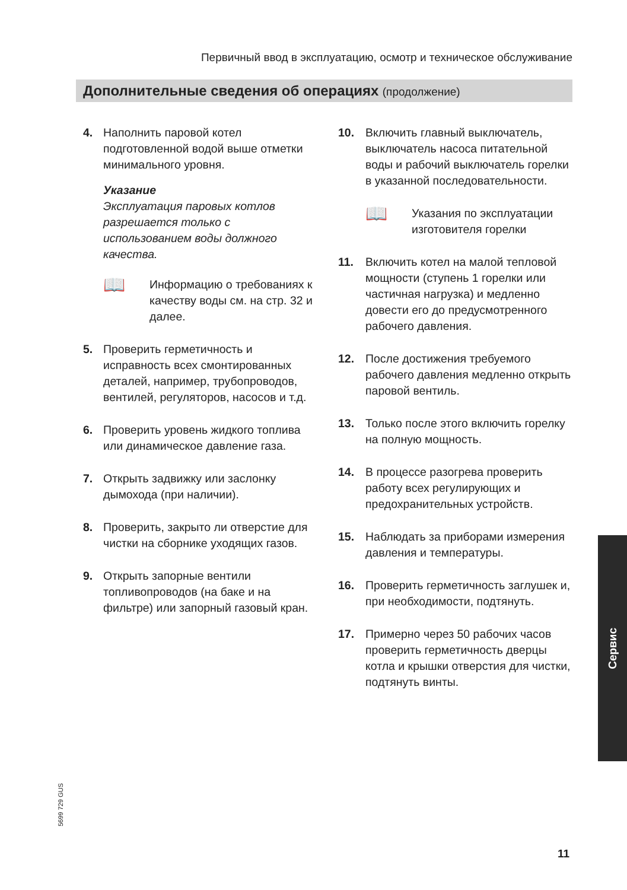Первичный ввод в эксплуатацию, осмотр и техническое обслуживание
Дополнительные сведения об операциях (продолжение)
4. Наполнить паровой котел подготовленной водой выше отметки минимального уровня.
Указание
Эксплуатация паровых котлов разрешается только с использованием воды должного качества.
📖
Информацию о требованиях к качеству воды см. на стр. 32 и далее.
5. Проверить герметичность и исправность всех смонтированных деталей, например, трубопроводов, вентилей, регуляторов, насосов и т.д.
6. Проверить уровень жидкого топлива или динамическое давление газа.
7. Открыть задвижку или заслонку дымохода (при наличии).
8. Проверить, закрыто ли отверстие для чистки на сборнике уходящих газов.
9. Открыть запорные вентили топливопроводов (на баке и на фильтре) или запорный газовый кран.
10. Включить главный выключатель, выключатель насоса питательной воды и рабочий выключатель горелки в указанной последовательности.
📖
Указания по эксплуатации изготовителя горелки
11. Включить котел на малой тепловой мощности (ступень 1 горелки или частичная нагрузка) и медленно довести его до предусмотренного рабочего давления.
12. После достижения требуемого рабочего давления медленно открыть паровой вентиль.
13. Только после этого включить горелку на полную мощность.
14. В процессе разогрева проверить работу всех регулирующих и предохранительных устройств.
15. Наблюдать за приборами измерения давления и температуры.
16. Проверить герметичность заглушек и, при необходимости, подтянуть.
17. Примерно через 50 рабочих часов проверить герметичность дверцы котла и крышки отверстия для чистки, подтянуть винты.
Сервис
5699 729 GUS
11